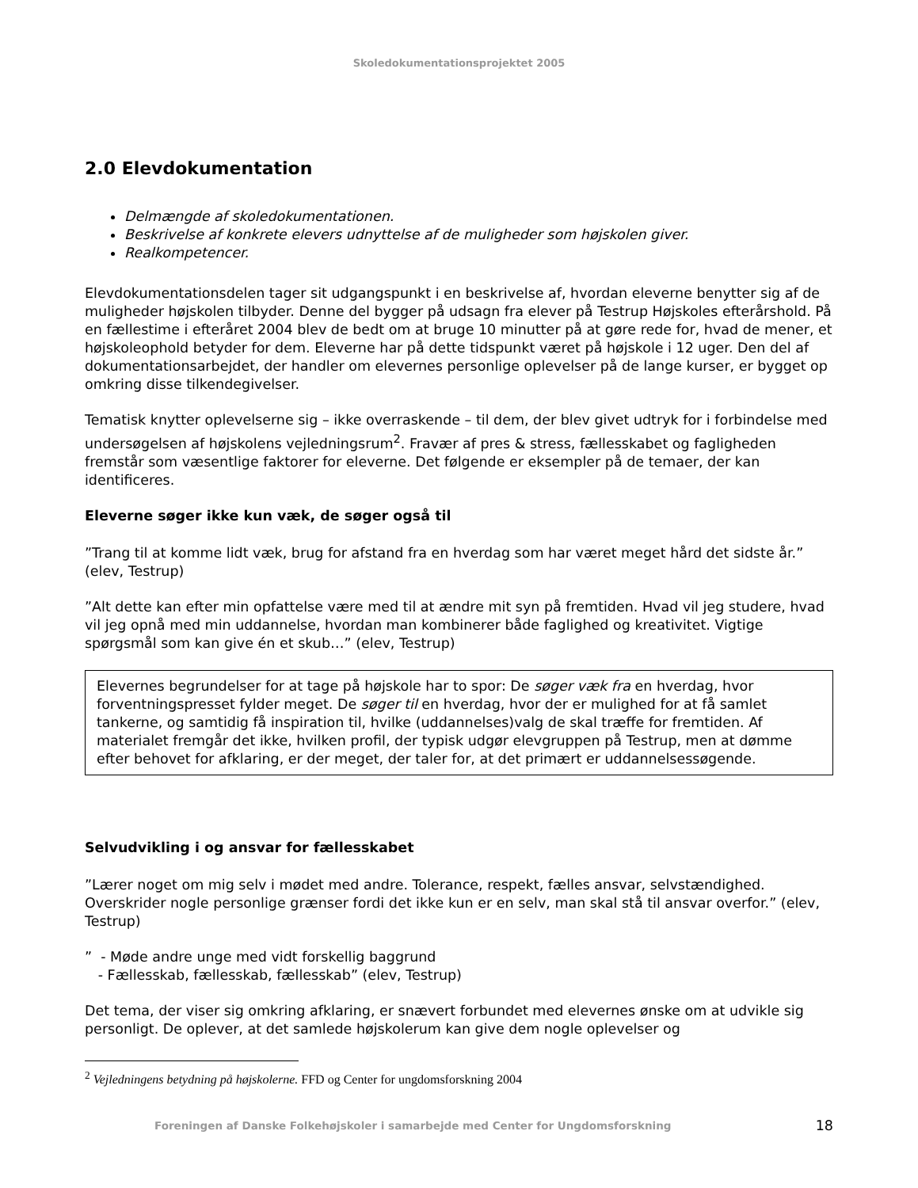Skoledokumentationsprojektet 2005
2.0 Elevdokumentation
Delmængde af skoledokumentationen.
Beskrivelse af konkrete elevers udnyttelse af de muligheder som højskolen giver.
Realkompetencer.
Elevdokumentationsdelen tager sit udgangspunkt i en beskrivelse af, hvordan eleverne benytter sig af de muligheder højskolen tilbyder. Denne del bygger på udsagn fra elever på Testrup Højskoles efterårshold. På en fællestime i efteråret 2004 blev de bedt om at bruge 10 minutter på at gøre rede for, hvad de mener, et højskoleophold betyder for dem. Eleverne har på dette tidspunkt været på højskole i 12 uger. Den del af dokumentationsarbejdet, der handler om elevernes personlige oplevelser på de lange kurser, er bygget op omkring disse tilkendegivelser.
Tematisk knytter oplevelserne sig – ikke overraskende – til dem, der blev givet udtryk for i forbindelse med undersøgelsen af højskolens vejledningsrum<sup>2</sup>. Fravær af pres & stress, fællesskabet og fagligheden fremstår som væsentlige faktorer for eleverne. Det følgende er eksempler på de temaer, der kan identificeres.
Eleverne søger ikke kun væk, de søger også til
”Trang til at komme lidt væk, brug for afstand fra en hverdag som har været meget hård det sidste år.” (elev, Testrup)
”Alt dette kan efter min opfattelse være med til at ændre mit syn på fremtiden. Hvad vil jeg studere, hvad vil jeg opnå med min uddannelse, hvordan man kombinerer både faglighed og kreativitet. Vigtige spørgsmål som kan give én et skub…” (elev, Testrup)
Elevernes begrundelser for at tage på højskole har to spor: De søger væk fra en hverdag, hvor forventningspresset fylder meget. De søger til en hverdag, hvor der er mulighed for at få samlet tankerne, og samtidig få inspiration til, hvilke (uddannelses)valg de skal træffe for fremtiden. Af materialet fremgår det ikke, hvilken profil, der typisk udgør elevgruppen på Testrup, men at dømme efter behovet for afklaring, er der meget, der taler for, at det primært er uddannelsessøgende.
Selvudvikling i og ansvar for fællesskabet
”Lærer noget om mig selv i mødet med andre. Tolerance, respekt, fælles ansvar, selvstændighed. Overskrider nogle personlige grænser fordi det ikke kun er en selv, man skal stå til ansvar overfor.” (elev, Testrup)
” - Møde andre unge med vidt forskellig baggrund
- Fællesskab, fællesskab, fællesskab” (elev, Testrup)
Det tema, der viser sig omkring afklaring, er snævert forbundet med elevernes ønske om at udvikle sig personligt. De oplever, at det samlede højskolerum kan give dem nogle oplevelser og
<sup>2</sup> Vejledningens betydning på højskolerne. FFD og Center for ungdomsforskning 2004
Foreningen af Danske Folkehøjskoler i samarbejde med Center for Ungdomsforskning 18